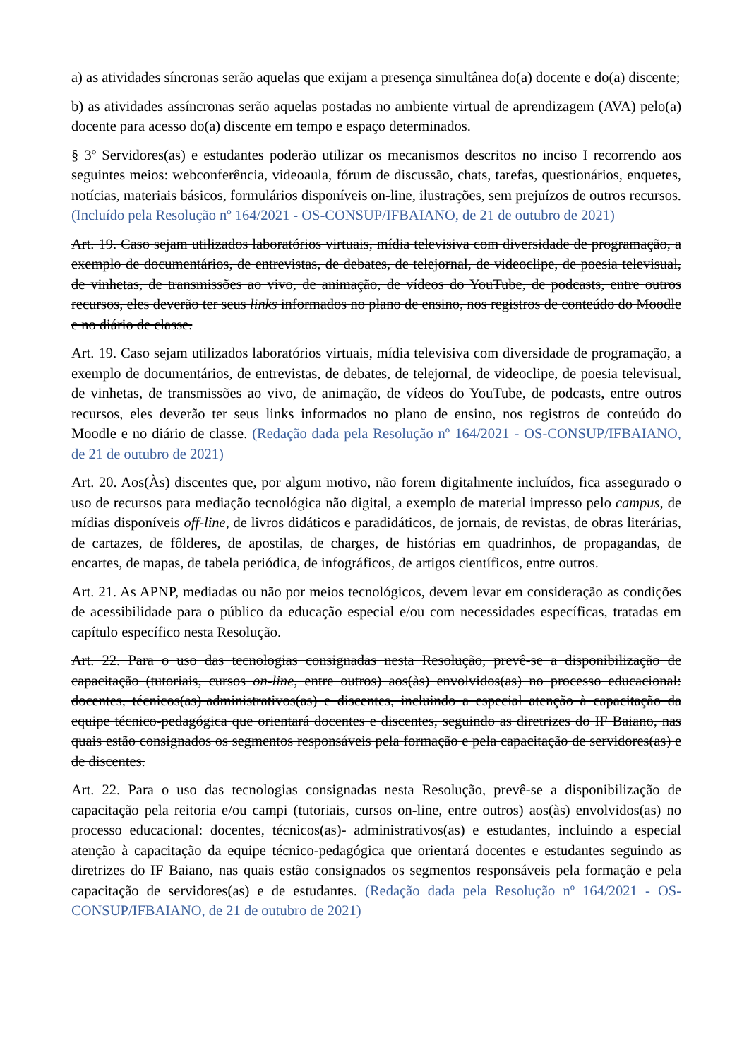a) as atividades síncronas serão aquelas que exijam a presença simultânea do(a) docente e do(a) discente;
b) as atividades assíncronas serão aquelas postadas no ambiente virtual de aprendizagem (AVA) pelo(a) docente para acesso do(a) discente em tempo e espaço determinados.
§ 3º Servidores(as) e estudantes poderão utilizar os mecanismos descritos no inciso I recorrendo aos seguintes meios: webconferência, videoaula, fórum de discussão, chats, tarefas, questionários, enquetes, notícias, materiais básicos, formulários disponíveis on-line, ilustrações, sem prejuízos de outros recursos. (Incluído pela Resolução nº 164/2021 - OS-CONSUP/IFBAIANO, de 21 de outubro de 2021)
Art. 19. Caso sejam utilizados laboratórios virtuais, mídia televisiva com diversidade de programação, a exemplo de documentários, de entrevistas, de debates, de telejornal, de videoclipe, de poesia televisual, de vinhetas, de transmissões ao vivo, de animação, de vídeos do YouTube, de podcasts, entre outros recursos, eles deverão ter seus links informados no plano de ensino, nos registros de conteúdo do Moodle e no diário de classe.
Art. 19. Caso sejam utilizados laboratórios virtuais, mídia televisiva com diversidade de programação, a exemplo de documentários, de entrevistas, de debates, de telejornal, de videoclipe, de poesia televisual, de vinhetas, de transmissões ao vivo, de animação, de vídeos do YouTube, de podcasts, entre outros recursos, eles deverão ter seus links informados no plano de ensino, nos registros de conteúdo do Moodle e no diário de classe. (Redação dada pela Resolução nº 164/2021 - OS-CONSUP/IFBAIANO, de 21 de outubro de 2021)
Art. 20. Aos(Às) discentes que, por algum motivo, não forem digitalmente incluídos, fica assegurado o uso de recursos para mediação tecnológica não digital, a exemplo de material impresso pelo campus, de mídias disponíveis off-line, de livros didáticos e paradidáticos, de jornais, de revistas, de obras literárias, de cartazes, de fôlderes, de apostilas, de charges, de histórias em quadrinhos, de propagandas, de encartes, de mapas, de tabela periódica, de infográficos, de artigos científicos, entre outros.
Art. 21. As APNP, mediadas ou não por meios tecnológicos, devem levar em consideração as condições de acessibilidade para o público da educação especial e/ou com necessidades específicas, tratadas em capítulo específico nesta Resolução.
Art. 22. Para o uso das tecnologias consignadas nesta Resolução, prevê-se a disponibilização de capacitação (tutoriais, cursos on-line, entre outros) aos(às) envolvidos(as) no processo educacional: docentes, técnicos(as)-administrativos(as) e discentes, incluindo a especial atenção à capacitação da equipe técnico-pedagógica que orientará docentes e discentes, seguindo as diretrizes do IF Baiano, nas quais estão consignados os segmentos responsáveis pela formação e pela capacitação de servidores(as) e de discentes.
Art. 22. Para o uso das tecnologias consignadas nesta Resolução, prevê-se a disponibilização de capacitação pela reitoria e/ou campi (tutoriais, cursos on-line, entre outros) aos(às) envolvidos(as) no processo educacional: docentes, técnicos(as)- administrativos(as) e estudantes, incluindo a especial atenção à capacitação da equipe técnico-pedagógica que orientará docentes e estudantes seguindo as diretrizes do IF Baiano, nas quais estão consignados os segmentos responsáveis pela formação e pela capacitação de servidores(as) e de estudantes. (Redação dada pela Resolução nº 164/2021 - OS-CONSUP/IFBAIANO, de 21 de outubro de 2021)